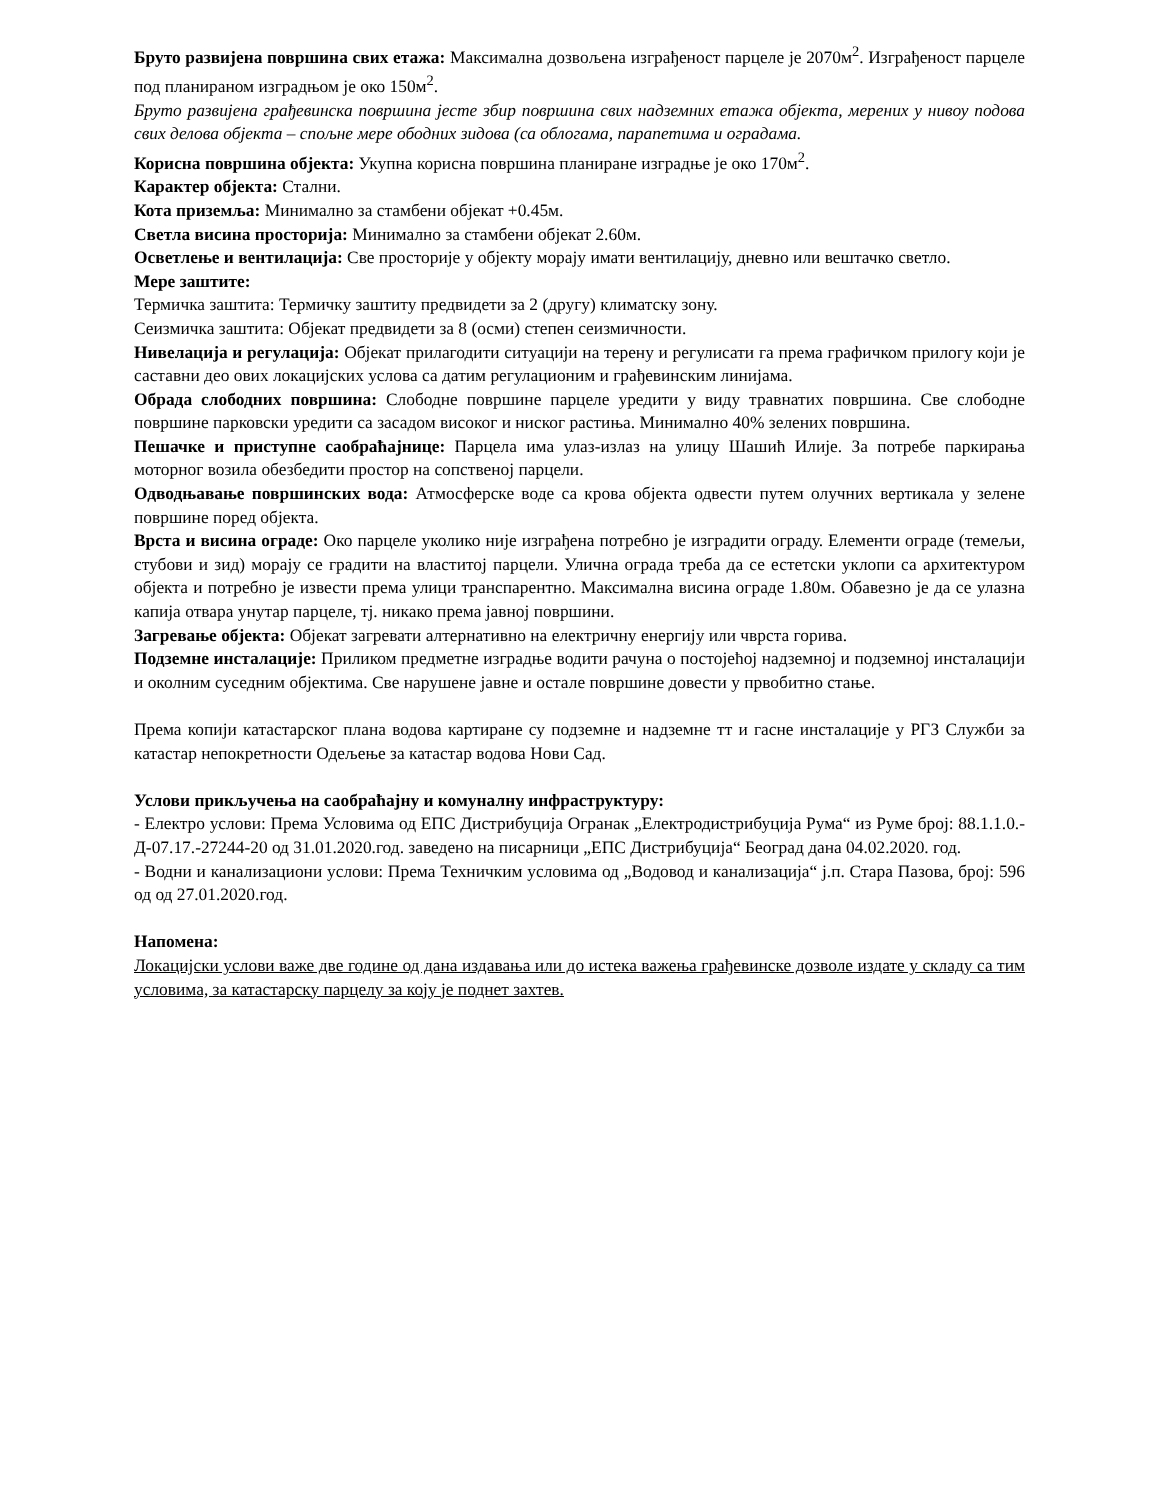Бруто развијена површина свих етажа: Максимална дозвољена изграђеност парцеле је 2070м<sup>2</sup>. Изграђеност парцеле под планираном изградњом је око 150м<sup>2</sup>.
Бруто развијена грађевинска површина јесте збир површина свих надземних етажа објекта, мерених у нивоу подова свих делова објекта – спољне мере ободних зидова (са облогама, парапетима и оградама.
Корисна површина објекта: Укупна корисна површина планиране изградње је око 170м<sup>2</sup>.
Карактер објекта: Стални.
Кота приземља: Минимално за стамбени објекат +0.45м.
Светла висина просторија: Минимално за стамбени објекат 2.60м.
Осветлење и вентилација: Све просторије у објекту морају имати вентилацију, дневно или вештачко светло.
Мере заштите:
Термичка заштита: Термичку заштиту предвидети за 2 (другу) климатску зону.
Сеизмичка заштита: Објекат предвидети за 8 (осми) степен сеизмичности.
Нивелација и регулација: Објекат прилагодити ситуацији на терену и регулисати га према графичком прилогу који је саставни део ових локацијских услова са датим регулационим и грађевинским линијама.
Обрада слободних површина: Слободне површине парцеле уредити у виду травнатих површина. Све слободне површине парковски уредити са засадом високог и ниског растиња. Минимално 40% зелених површина.
Пешачке и приступне саобраћајнице: Парцела има улаз-излаз на улицу Шашић Илије. За потребе паркирања моторног возила обезбедити простор на сопственој парцели.
Одводњавање површинских вода: Атмосферске воде са крова објекта одвести путем олучних вертикала у зелене површине поред објекта.
Врста и висина ограде: Око парцеле уколико није изграђена потребно је изградити ограду. Елементи ограде (темељи, стубови и зид) морају се градити на властитој парцели. Улична ограда треба да се естетски уклопи са архитектуром објекта и потребно је извести према улици транспарентно. Максимална висина ограде 1.80м. Обавезно је да се улазна капија отвара унутар парцеле, тј. никако према јавној површини.
Загревање објекта: Објекат загревати алтернативно на електричну енергију или чврста горива.
Подземне инсталације: Приликом предметне изградње водити рачуна о постојећој надземној и подземној инсталацији и околним суседним објектима. Све нарушене јавне и остале површине довести у првобитно стање.
Према копији катастарског плана водова картиране су подземне и надземне тт и гасне инсталације у РГЗ Служби за катастар непокретности Одељење за катастар водова Нови Сад.
Услови прикључења на саобраћајну и комуналну инфраструктуру:
- Електро услови: Према Условима од ЕПС Дистрибуција Огранак „Електродистрибуција Рума“ из Руме број: 88.1.1.0.-Д-07.17.-27244-20 од 31.01.2020.год. заведено на писарници „ЕПС Дистрибуција“ Београд дана 04.02.2020. год.
- Водни и канализациони услови: Према Техничким условима од „Водовод и канализација“ ј.п. Стара Пазова, број: 596 од од 27.01.2020.год.
Напомена:
Локацијски услови важе две године од дана издавања или до истека важења грађевинске дозволе издате у складу са тим условима, за катастарску парцелу за коју је поднет захтев.